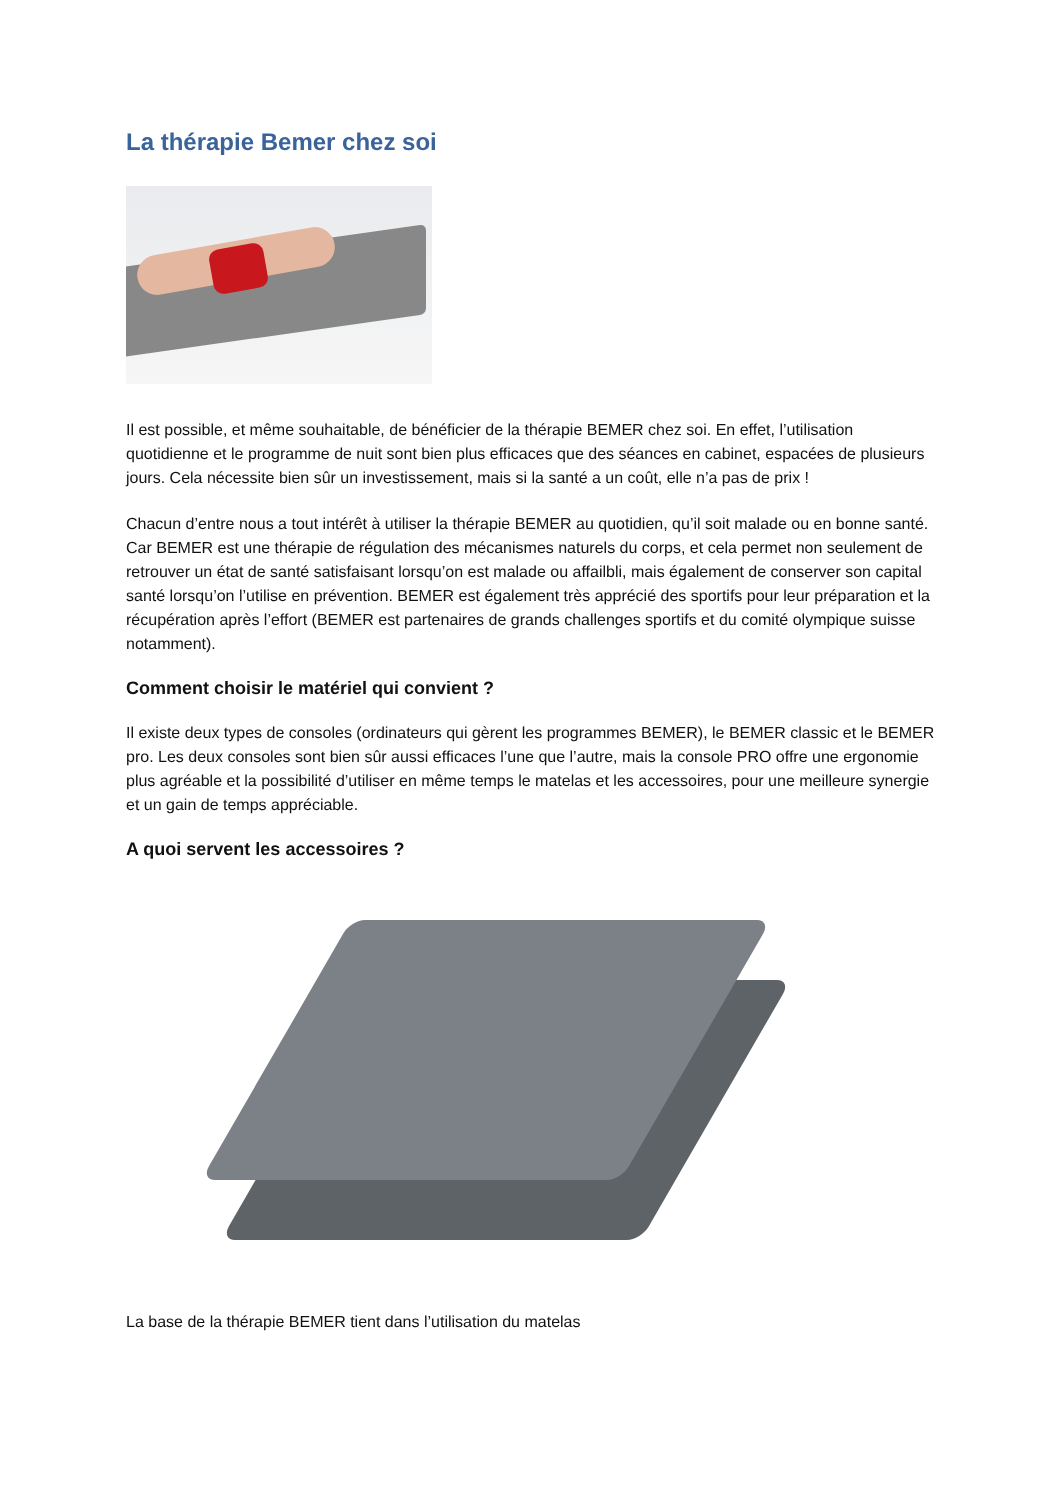La thérapie Bemer chez soi
Il est possible, et même souhaitable, de bénéficier de la thérapie BEMER chez soi. En effet, l’utilisation quotidienne et le programme de nuit sont bien plus efficaces que des séances en cabinet, espacées de plusieurs jours. Cela nécessite bien sûr un investissement, mais si la santé a un coût, elle n’a pas de prix !
Chacun d’entre nous a tout intérêt à utiliser la thérapie BEMER au quotidien, qu’il soit malade ou en bonne santé. Car BEMER est une thérapie de régulation des mécanismes naturels du corps, et cela permet non seulement de retrouver un état de santé satisfaisant lorsqu’on est malade ou affailbli, mais également de conserver son capital santé lorsqu’on l’utilise en prévention. BEMER est également très apprécié des sportifs pour leur préparation et la récupération après l’effort (BEMER est partenaires de grands challenges sportifs et du comité olympique suisse notamment).
Comment choisir le matériel qui convient ?
Il existe deux types de consoles (ordinateurs qui gèrent les programmes BEMER), le BEMER classic et le BEMER pro. Les deux consoles sont bien sûr aussi efficaces l’une que l’autre, mais la console PRO offre une ergonomie plus agréable et la possibilité d’utiliser en même temps le matelas et les accessoires, pour une meilleure synergie et un gain de temps appréciable.
A quoi servent les accessoires ?
La base de la thérapie BEMER tient dans l’utilisation du matelas